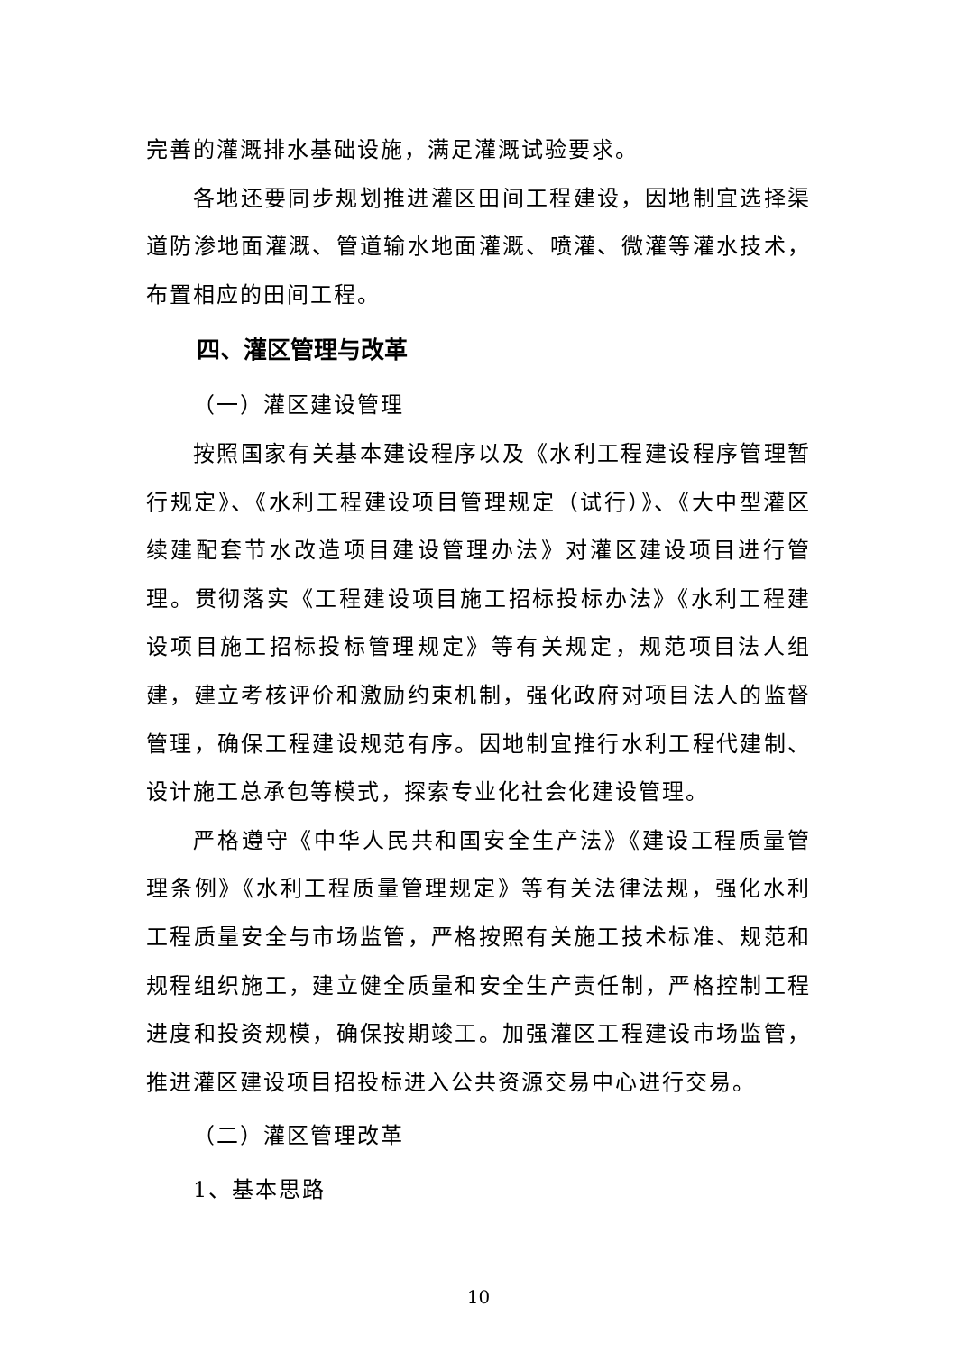完善的灌溉排水基础设施，满足灌溉试验要求。
各地还要同步规划推进灌区田间工程建设，因地制宜选择渠道防渗地面灌溉、管道输水地面灌溉、喷灌、微灌等灌水技术，布置相应的田间工程。
四、灌区管理与改革
（一）灌区建设管理
按照国家有关基本建设程序以及《水利工程建设程序管理暂行规定》、《水利工程建设项目管理规定（试行）》、《大中型灌区续建配套节水改造项目建设管理办法》对灌区建设项目进行管理。贯彻落实《工程建设项目施工招标投标办法》《水利工程建设项目施工招标投标管理规定》等有关规定，规范项目法人组建，建立考核评价和激励约束机制，强化政府对项目法人的监督管理，确保工程建设规范有序。因地制宜推行水利工程代建制、设计施工总承包等模式，探索专业化社会化建设管理。
严格遵守《中华人民共和国安全生产法》《建设工程质量管理条例》《水利工程质量管理规定》等有关法律法规，强化水利工程质量安全与市场监管，严格按照有关施工技术标准、规范和规程组织施工，建立健全质量和安全生产责任制，严格控制工程进度和投资规模，确保按期竣工。加强灌区工程建设市场监管，推进灌区建设项目招投标进入公共资源交易中心进行交易。
（二）灌区管理改革
1、基本思路
10